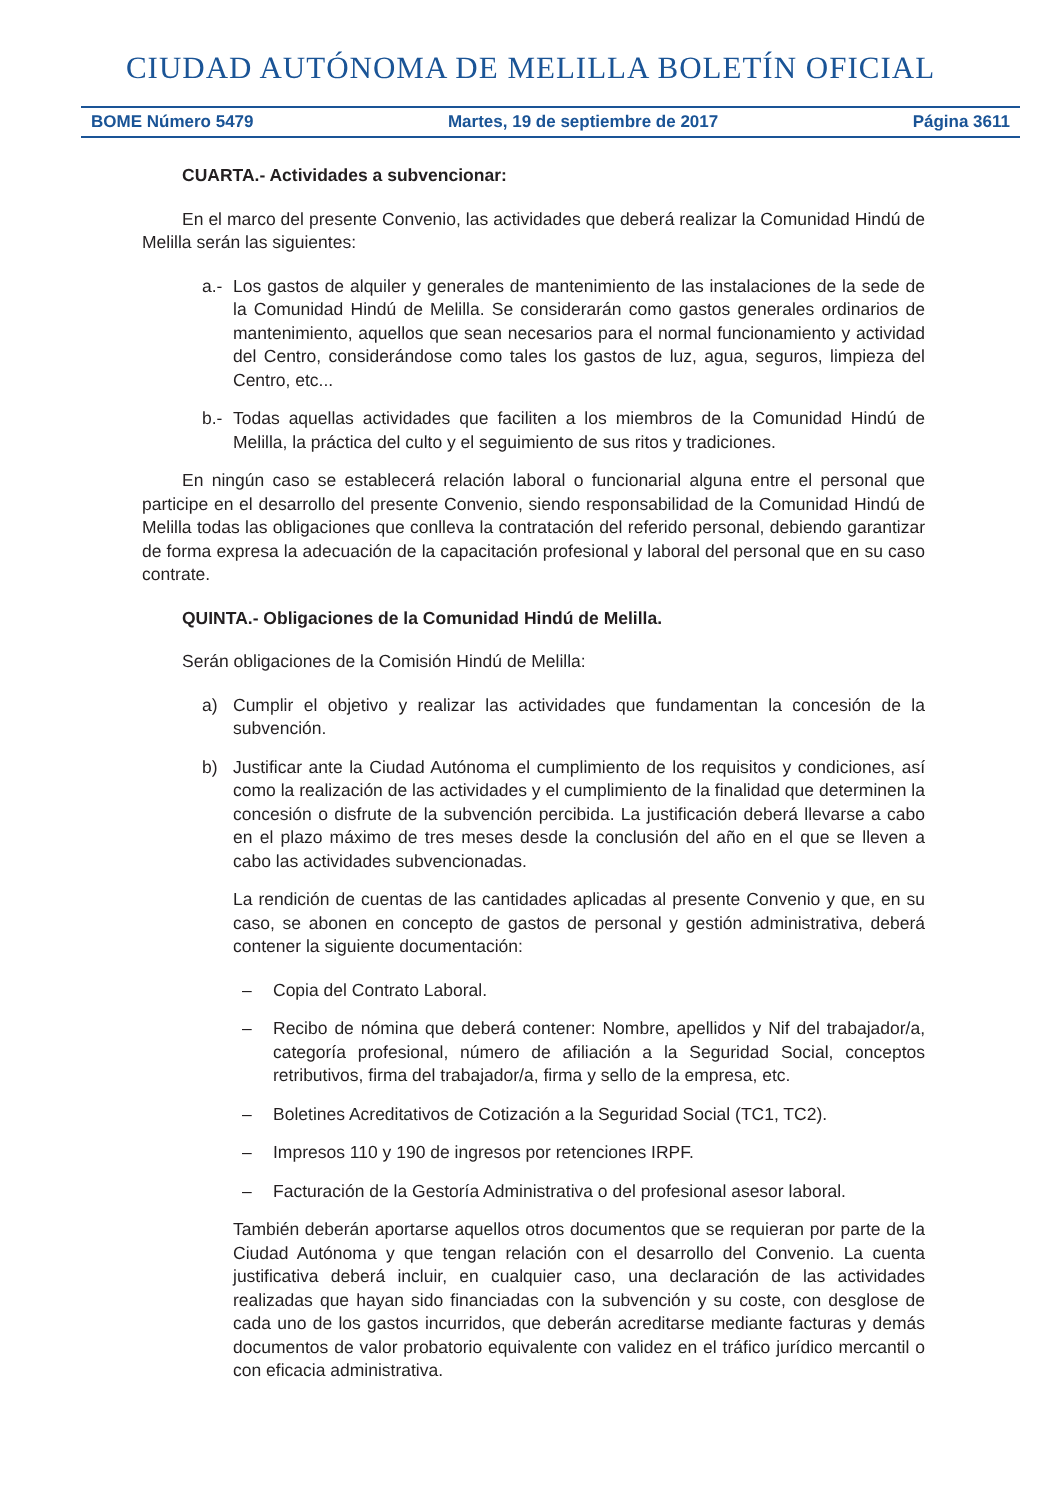CIUDAD AUTÓNOMA DE MELILLA BOLETÍN OFICIAL
BOME Número 5479 Martes, 19 de septiembre de 2017 Página 3611
CUARTA.- Actividades a subvencionar:
En el marco del presente Convenio, las actividades que deberá realizar la Comunidad Hindú de Melilla serán las siguientes:
a.- Los gastos de alquiler y generales de mantenimiento de las instalaciones de la sede de la Comunidad Hindú de Melilla. Se considerarán como gastos generales ordinarios de mantenimiento, aquellos que sean necesarios para el normal funcionamiento y actividad del Centro, considerándose como tales los gastos de luz, agua, seguros, limpieza del Centro, etc...
b.- Todas aquellas actividades que faciliten a los miembros de la Comunidad Hindú de Melilla, la práctica del culto y el seguimiento de sus ritos y tradiciones.
En ningún caso se establecerá relación laboral o funcionarial alguna entre el personal que participe en el desarrollo del presente Convenio, siendo responsabilidad de la Comunidad Hindú de Melilla todas las obligaciones que conlleva la contratación del referido personal, debiendo garantizar de forma expresa la adecuación de la capacitación profesional y laboral del personal que en su caso contrate.
QUINTA.- Obligaciones de la Comunidad Hindú de Melilla.
Serán obligaciones de la Comisión Hindú de Melilla:
a) Cumplir el objetivo y realizar las actividades que fundamentan la concesión de la subvención.
b) Justificar ante la Ciudad Autónoma el cumplimiento de los requisitos y condiciones, así como la realización de las actividades y el cumplimiento de la finalidad que determinen la concesión o disfrute de la subvención percibida. La justificación deberá llevarse a cabo en el plazo máximo de tres meses desde la conclusión del año en el que se lleven a cabo las actividades subvencionadas.
La rendición de cuentas de las cantidades aplicadas al presente Convenio y que, en su caso, se abonen en concepto de gastos de personal y gestión administrativa, deberá contener la siguiente documentación:
– Copia del Contrato Laboral.
– Recibo de nómina que deberá contener: Nombre, apellidos y Nif del trabajador/a, categoría profesional, número de afiliación a la Seguridad Social, conceptos retributivos, firma del trabajador/a, firma y sello de la empresa, etc.
– Boletines Acreditativos de Cotización a la Seguridad Social (TC1, TC2).
– Impresos 110 y 190 de ingresos por retenciones IRPF.
– Facturación de la Gestoría Administrativa o del profesional asesor laboral.
También deberán aportarse aquellos otros documentos que se requieran por parte de la Ciudad Autónoma y que tengan relación con el desarrollo del Convenio. La cuenta justificativa deberá incluir, en cualquier caso, una declaración de las actividades realizadas que hayan sido financiadas con la subvención y su coste, con desglose de cada uno de los gastos incurridos, que deberán acreditarse mediante facturas y demás documentos de valor probatorio equivalente con validez en el tráfico jurídico mercantil o con eficacia administrativa.